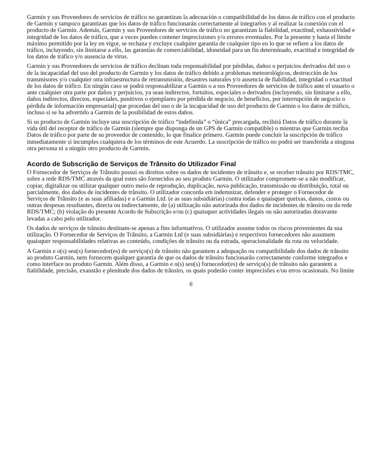Garmin y sus Proveedores de servicios de tráfico no garantizan la adecuación o compatibilidad de los datos de tráfico con el producto de Garmin y tampoco garantizan que los datos de tráfico funcionarán correctamente al integrarlos y al realizar la conexión con el producto de Garmin. Además, Garmin y sus Proveedores de servicios de tráfico no garantizan la fiabilidad, exactitud, exhaustividad e integridad de los datos de tráfico, que a veces pueden contener imprecisiones y/o errores eventuales. Por la presente y hasta el límite máximo permitido por la ley en vigor, se rechaza y excluye cualquier garantía de cualquier tipo en lo que se refiere a los datos de tráfico, incluyendo, sin limitarse a ello, las garantías de comerciabilidad, idoneidad para un fin determinado, exactitud e integridad de los datos de tráfico y/o ausencia de virus.
Garmin y sus Proveedores de servicios de tráfico declinan toda responsabilidad por pérdidas, daños o perjuicios derivados del uso o de la incapacidad del uso del producto de Garmin y los datos de tráfico debido a problemas meteorológicos, destrucción de los transmisores y/o cualquier otra infraestructura de retransmisión, desastres naturales y/o ausencia de fiabilidad, integridad o exactitud de los datos de tráfico. En ningún caso se podrá responsabilizar a Garmin o a sus Proveedores de servicios de tráfico ante el usuario o ante cualquier otra parte por daños y perjuicios, ya sean indirectos, fortuitos, especiales o derivados (incluyendo, sin limitarse a ello, daños indirectos, directos, especiales, punitivos o ejemplares por pérdida de negocio, de beneficios, por interrupción de negocio o pérdida de información empresarial) que procedan del uso o de la incapacidad de uso del producto de Garmin o los datos de tráfico, incluso si se ha advertido a Garmin de la posibilidad de estos daños.
Si su producto de Garmin incluye una suscripción de tráfico “indefinida” o “única” precargada, recibirá Datos de tráfico durante la vida útil del receptor de tráfico de Garmin (siempre que disponga de un GPS de Garmin compatible) o mientras que Garmin reciba Datos de tráfico por parte de su proveedor de contenido, lo que finalice primero. Garmin puede concluir la suscripción de tráfico inmediatamente si incumples cualquiera de los términos de este Acuerdo. La suscripción de tráfico no podrá ser transferida a ninguna otra persona ni a ningún otro producto de Garmin.
Acordo de Subscrição de Serviços de Trânsito do Utilizador Final
O Fornecedor de Serviços de Trânsito possui os direitos sobre os dados de incidentes de trânsito e, se receber trânsito por RDS/TMC, sobre a rede RDS/TMC através da qual estes são fornecidos ao seu produto Garmin. O utilizador compromete-se a não modificar, copiar, digitalizar ou utilizar qualquer outro meio de reprodução, duplicação, nova publicação, transmissão ou distribuição, total ou parcialmente, dos dados de incidentes de trânsito. O utilizador concorda em indemnizar, defender e proteger o Fornecedor de Serviços de Trânsito (e as suas afiliadas) e a Garmin Ltd. (e as suas subsidiárias) contra todas e quaisquer queixas, danos, custos ou outras despesas resultantes, directa ou indirectamente, de (a) utilização não autorizada dos dados de incidentes de trânsito ou da rede RDS/TMC; (b) violação do presente Acordo de Subscrição e/ou (c) quaisquer actividades ilegais ou não autorizadas doravante levadas a cabo pelo utilizador.
Os dados de serviços de trânsito destinam-se apenas a fins informativos. O utilizador assume todos os riscos provenientes da sua utilização. O Fornecedor de Serviços de Trânsito, a Garmin Ltd (e suas subsidiárias) e respectivos fornecedores não assumem quaisquer responsabilidades relativas ao conteúdo, condições de trânsito ou da estrada, operacionalidade da rota ou velocidade.
A Garmin e o(s) seu(s) fornecedor(es) de serviço(s) de trânsito não garantem a adequação ou compatibilidade dos dados de trânsito ao produto Garmin, nem fornecem qualquer garantia de que os dados de trânsito funcionarão correctamente conforme integrados e como interface no produto Garmin. Além disso, a Garmin e o(s) seu(s) fornecedor(es) de serviço(s) de trânsito não garantem a fiabilidade, precisão, exaustão e plenitude dos dados de trânsito, os quais poderão conter imprecisões e/ou erros ocasionais. No limite
6